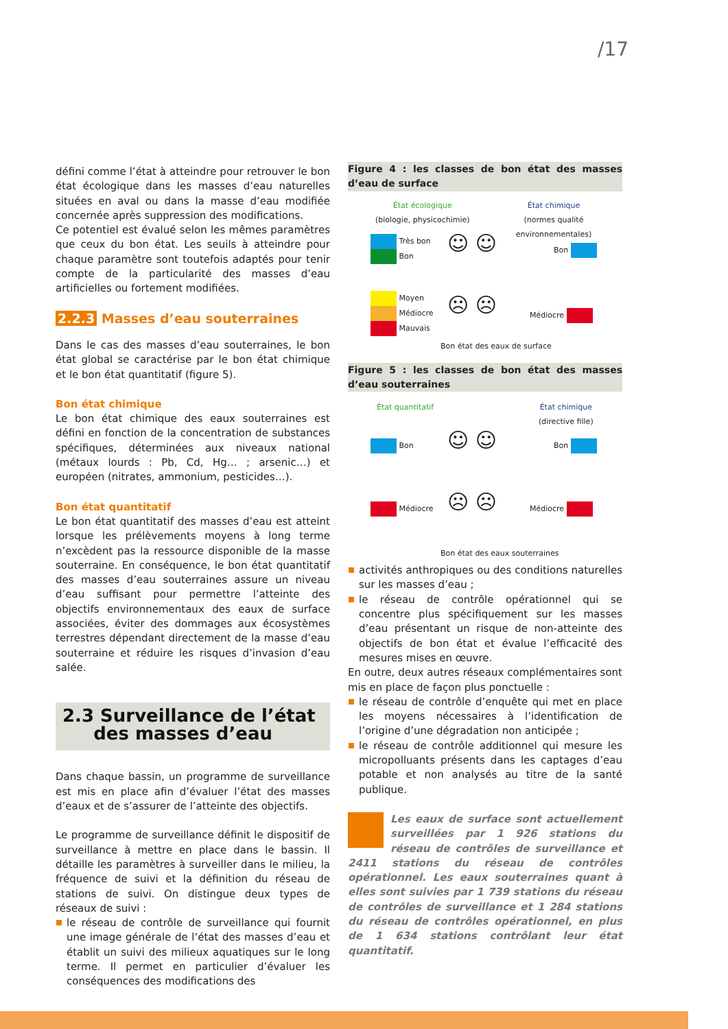/17
défini comme l’état à atteindre pour retrouver le bon état écologique dans les masses d’eau naturelles situées en aval ou dans la masse d’eau modifiée concernée après suppression des modifications.
Ce potentiel est évalué selon les mêmes paramètres que ceux du bon état. Les seuils à atteindre pour chaque paramètre sont toutefois adaptés pour tenir compte de la particularité des masses d’eau artificielles ou fortement modifiées.
2.2.3 Masses d’eau souterraines
Dans le cas des masses d’eau souterraines, le bon état global se caractérise par le bon état chimique et le bon état quantitatif (figure 5).
Bon état chimique
Le bon état chimique des eaux souterraines est défini en fonction de la concentration de substances spécifiques, déterminées aux niveaux national (métaux lourds : Pb, Cd, Hg… ; arsenic…) et européen (nitrates, ammonium, pesticides…).
Bon état quantitatif
Le bon état quantitatif des masses d’eau est atteint lorsque les prélèvements moyens à long terme n’excèdent pas la ressource disponible de la masse souterraine. En conséquence, le bon état quantitatif des masses d’eau souterraines assure un niveau d’eau suffisant pour permettre l’atteinte des objectifs environnementaux des eaux de surface associées, éviter des dommages aux écosystèmes terrestres dépendant directement de la masse d’eau souterraine et réduire les risques d’invasion d’eau salée.
2.3 Surveillance de l’état
des masses d’eau
Dans chaque bassin, un programme de surveillance est mis en place afin d’évaluer l’état des masses d’eaux et de s’assurer de l’atteinte des objectifs.
Le programme de surveillance définit le dispositif de surveillance à mettre en place dans le bassin. Il détaille les paramètres à surveiller dans le milieu, la fréquence de suivi et la définition du réseau de stations de suivi. On distingue deux types de réseaux de suivi :
le réseau de contrôle de surveillance qui fournit une image générale de l’état des masses d’eau et établit un suivi des milieux aquatiques sur le long terme. Il permet en particulier d’évaluer les conséquences des modifications des
Figure 4 : les classes de bon état des masses d’eau de surface
État écologique
(biologie, physicochimie)
État chimique
(normes qualité environnementales)
Très bon
Bon
☺ ☺ Bon
Moyen
Médiocre
Mauvais
☹ ☹ Médiocre
Bon état des eaux de surface
Figure 5 : les classes de bon état des masses d’eau souterraines
État quantitatif
État chimique
(directive fille)
Bon ☺ ☺ Bon
Médiocre ☹ ☹ Médiocre
Bon état des eaux souterraines
activités anthropiques ou des conditions naturelles sur les masses d’eau ;
le réseau de contrôle opérationnel qui se concentre plus spécifiquement sur les masses d’eau présentant un risque de non-atteinte des objectifs de bon état et évalue l’efficacité des mesures mises en œuvre.
En outre, deux autres réseaux complémentaires sont mis en place de façon plus ponctuelle :
le réseau de contrôle d’enquête qui met en place les moyens nécessaires à l’identification de l’origine d’une dégradation non anticipée ;
le réseau de contrôle additionnel qui mesure les micropolluants présents dans les captages d’eau potable et non analysés au titre de la santé publique.
Les eaux de surface sont actuellement surveillées par 1 926 stations du réseau de contrôles de surveillance et 2411 stations du réseau de contrôles opérationnel. Les eaux souterraines quant à elles sont suivies par 1 739 stations du réseau de contrôles de surveillance et 1 284 stations du réseau de contrôles opérationnel, en plus de 1 634 stations contrôlant leur état quantitatif.